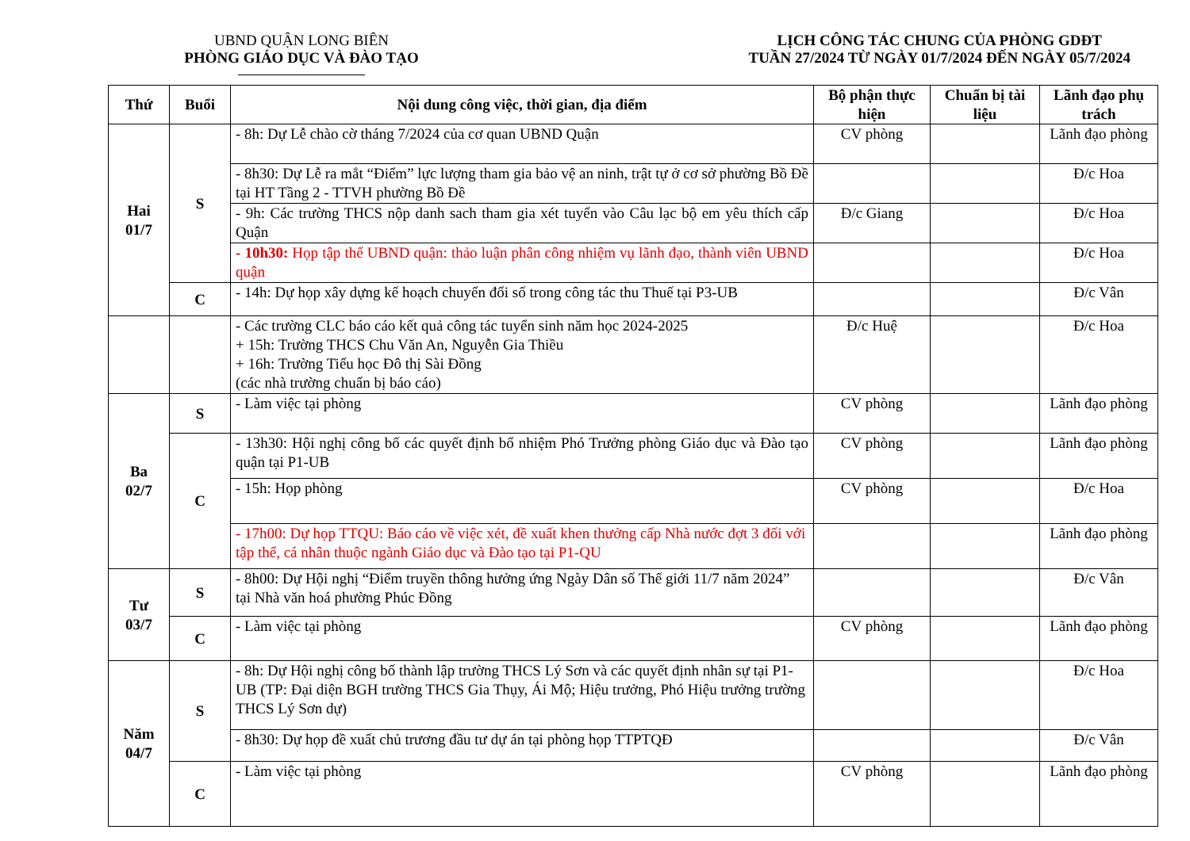UBND QUẬN LONG BIÊN
PHÒNG GIÁO DỤC VÀ ĐÀO TẠO
LỊCH CÔNG TÁC CHUNG CỦA PHÒNG GDĐT
TUẦN 27/2024 TỪ NGÀY 01/7/2024 ĐẾN NGÀY 05/7/2024
| Thứ | Buổi | Nội dung công việc, thời gian, địa điểm | Bộ phận thực hiện | Chuẩn bị tài liệu | Lãnh đạo phụ trách |
| --- | --- | --- | --- | --- | --- |
| Hai 01/7 | S | - 8h: Dự Lễ chào cờ tháng 7/2024 của cơ quan UBND Quận | CV phòng | | Lãnh đạo phòng |
| | | - 8h30: Dự Lễ ra mắt “Điểm” lực lượng tham gia bảo vệ an ninh, trật tự ở cơ sở phường Bồ Đề tại HT Tầng 2 - TTVH phường Bồ Đề | | | Đ/c Hoa |
| | | - 9h: Các trường THCS nộp danh sach tham gia xét tuyển vào Câu lạc bộ em yêu thích cấp Quận | Đ/c Giang | | Đ/c Hoa |
| | | - 10h30: Họp tập thể UBND quận: thảo luận phân công nhiệm vụ lãnh đạo, thành viên UBND quận | | | Đ/c Hoa |
| | C | - 14h: Dự họp xây dựng kế hoạch chuyển đổi số trong công tác thu Thuế tại P3-UB | | | Đ/c Vân |
| | | - Các trường CLC báo cáo kết quả công tác tuyển sinh năm học 2024-2025 + 15h: Trường THCS Chu Văn An, Nguyễn Gia Thiều + 16h: Trường Tiểu học Đô thị Sài Đồng (các nhà trường chuẩn bị báo cáo) | Đ/c Huệ | | Đ/c Hoa |
| Ba 02/7 | S | - Làm việc tại phòng | CV phòng | | Lãnh đạo phòng |
| | C | - 13h30: Hội nghị công bố các quyết định bổ nhiệm Phó Trưởng phòng Giáo dục và Đào tạo quận tại P1-UB | CV phòng | | Lãnh đạo phòng |
| | | - 15h: Họp phòng | CV phòng | | Đ/c Hoa |
| | | - 17h00: Dự họp TTQU: Báo cáo về việc xét, đề xuất khen thưởng cấp Nhà nước đợt 3 đối với tập thể, cá nhân thuộc ngành Giáo dục và Đào tạo tại P1-QU | | | Lãnh đạo phòng |
| Tư 03/7 | S | - 8h00: Dự Hội nghị “Điểm truyền thông hưởng ứng Ngày Dân số Thế giới 11/7 năm 2024” tại Nhà văn hoá phường Phúc Đồng | | | Đ/c Vân |
| | C | - Làm việc tại phòng | CV phòng | | Lãnh đạo phòng |
| Năm 04/7 | S | - 8h: Dự Hội nghị công bố thành lập trường THCS Lý Sơn và các quyết định nhân sự tại P1-UB (TP: Đại diện BGH trường THCS Gia Thụy, Ái Mộ; Hiệu trưởng, Phó Hiệu trưởng trường THCS Lý Sơn dự) | | | Đ/c Hoa |
| | | - 8h30: Dự họp đề xuất chủ trương đầu tư dự án tại phòng họp TTPTQĐ | | | Đ/c Vân |
| | C | - Làm việc tại phòng | CV phòng | | Lãnh đạo phòng |